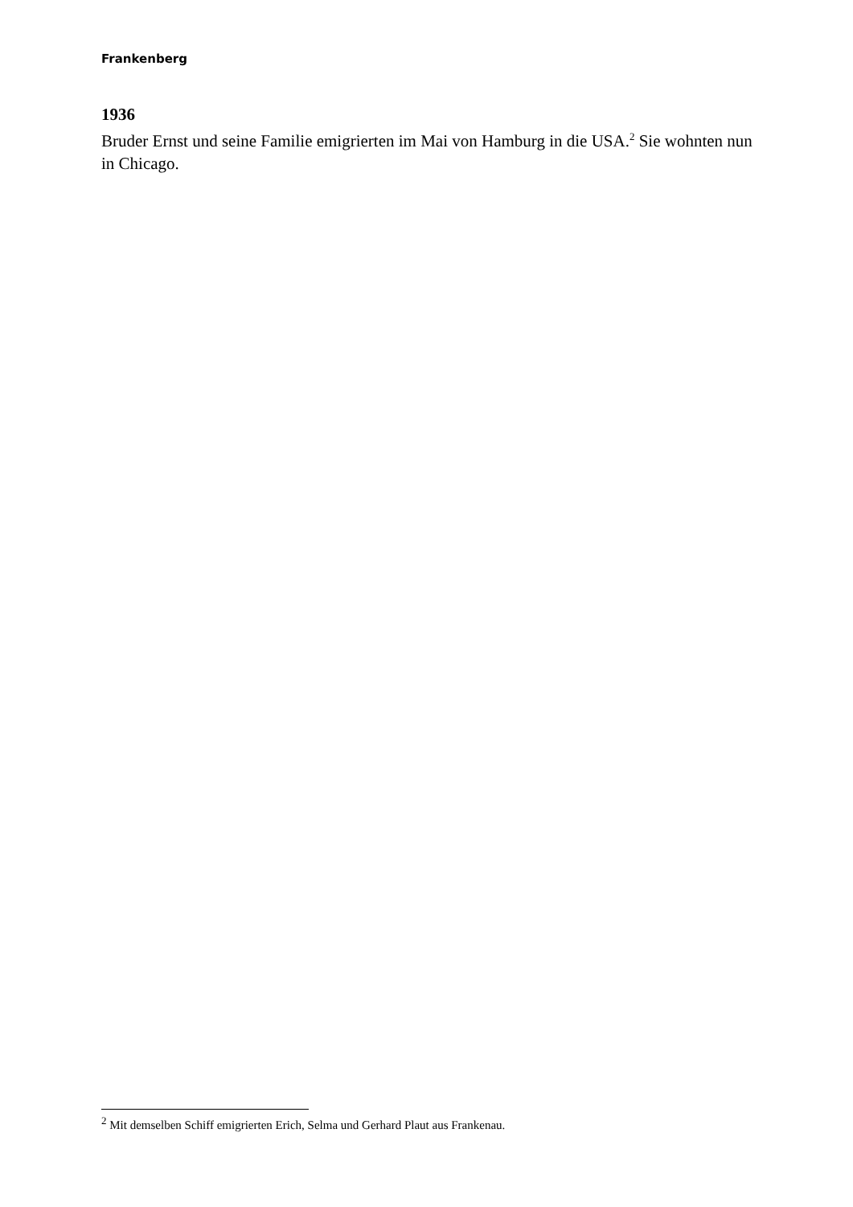Frankenberg
1936
Bruder Ernst und seine Familie emigrierten im Mai von Hamburg in die USA.<sup>2</sup> Sie wohnten nun in Chicago.
<sup>2</sup> Mit demselben Schiff emigrierten Erich, Selma und Gerhard Plaut aus Frankenau.